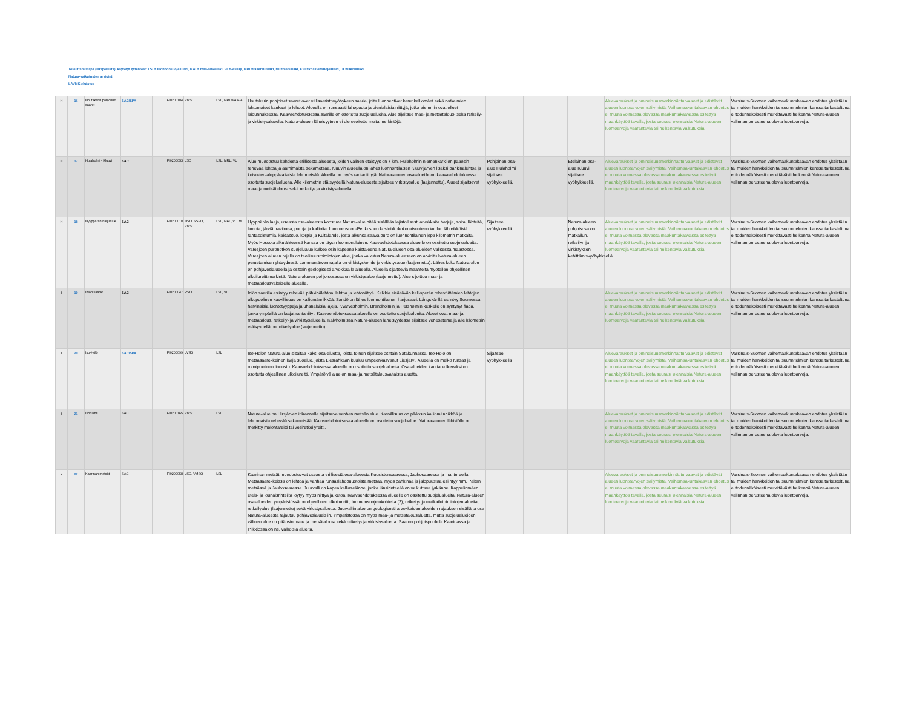Toteuttamistapa (lakiperusta), käytetyt lyhenteet: LSL= luonnonsuojelulaki, MAL= maa-aineslaki, VL=vesilaji, MRL=rakennuslaki, ML=metsälaki, KSL=koskiensuojelulaki, UL=ulkoilulaki
Natura-vaikutusten arviointi
LAVMK ehdotus
| H | 16 | Houtskarin pohjoiset saaret | SAC/SPA | FI0200104 | VMSO | LSL, MRL/KAAVA | Houtskarin pohjoiset saaret ovat välisaaristovyöhykeen saaria, joita luonnehtivat karut kalliomäet sekä notkelmien lehtomaiset kankaat ja lehdot. Alueella on runsaasti lahopuuta ja pienialaisia niittyjä, jotka aiemmin ovat olleet laidunnuksessa. Kaavaehdotuksessa saarille on osoitettu suojelualueita. Alue sijaitsee maa- ja metsätalous- sekä retkeily- ja virkistysalueella. Natura-alueen läheisyyteen ei ole osoitettu muita merkintöjä. | | | | Aluevaraukset ja ominaisuusmerkinnät turvaavat ja edistävät alueen luontoarvojen säilymistä. Vaihemaakuntakaavan ehdotus ei muuta voimassa olevassa maakuntakaavassa esitettyä maankäyttöä tavalla, josta seuraisi olennaisia Natura-alueen luontoarvoja vaarantavia tai heikentäviä vaikutuksia. | Varsinais-Suomen vaihemaakuntakaavan ehdotus yksistään tai muiden hankkeiden tai suunnitelmien kanssa tarkasteltuna ei todennäköisesti merkittävästi heikennä Natura-alueen valinnan perusteena olevia luontoarvoja. |
| H | 17 | Hulaholmi - Kluuvi | SAC | FI0200053 | LSO | LSL, MRL, VL | Alue muodostuu kahdesta erillisestä alueesta, joiden välinen etäisyys on 7 km. Hulaholmin niemenkärki on pääosin rehevää lehtoa ja aarnimaista sekametsää. Kluuvin alueella on lähes luonnontilaisen Kluuvijärven lisäksi pähkinälehtoa ja koivu-tervaleppävaltaista lehtimetsää. Alueilla on myös rantaniittyjä. Natura-alueen osa-alueille on kaava-ehdotuksessa osoitettu suojelualueita. Alle kilometrin etäisyydellä Natura-alueesta sijaitsee virkistysalue (laajennettu). Alueet sijaitsevat maa- ja metsätalous- sekä retkeily- ja virkistysalueella. | Pohjoinen osa-alue Hulaholmi sijaitsee vyöhykkeellä. | | Eteläinen osa-alue Kluuvi sijaitsee vyöhykkeellä. | Aluevaraukset ja ominaisuusmerkinnät turvaavat ja edistävät alueen luontoarvojen säilymistä. Vaihemaakuntakaavan ehdotus ei muuta voimassa olevassa maakuntakaavassa esitettyä maankäyttöä tavalla, josta seuraisi olennaisia Natura-alueen luontoarvoja vaarantavia tai heikentäviä vaikutuksia. | Varsinais-Suomen vaihemaakuntakaavan ehdotus yksistään tai muiden hankkeiden tai suunnitelmien kanssa tarkasteltuna ei todennäköisesti merkittävästi heikennä Natura-alueen valinnan perusteena olevia luontoarvoja. |
| H | 18 | Hyyppärän harjualue | SAC | FI0200010 | HSO, SSPO, VMSO | LSL, MAL, VL, ML | Hyyppärän laaja, useasta osa-alueesta koostuva Natura-alue pitää sisällään lajistollisesti arvokkaita harjuja, soita, lähteitä, lampia, järviä, raviineja, puroja ja kallioita. Lammensuon-Pehkusuon kosteikkokokonaisuuteen kuuluu lähteikköisiä rantasoistumia, keidassuo, korpia ja Kultalähde, josta alkunsa saava puro on luonnontilainen jopa kilometrin matkalta. Myös Hossoja alkulähteensä kanssa on täysin luonnontilainen. Kaavaehdotuksessa alueelle on osoitettu suojelualueita. Varesjoen puronotkon suojelualue kulkee osin kapeana kaistaleena Natura-alueen osa-alueiden välisessä maastossa. Varesjoen alueen rajalla on teollisuustoimintojen alue, jonka vaikutus Natura-alueeseen on arvioitu Natura-alueen perustamisen yhteydessä. Lammenjärven rajalla on virkistyskohde ja virkistysalue (laajennettu). Lähes koko Natura-alue on pohjavesialueella ja osittain geologisesti arvokkaalla alueella. Alueella sijaitsevia maanteitä myötäilee ohjeellinen ulkoilureittimerkintä. Natura-alueen pohjoisosassa on virkistysalue (laajennettu). Alue sijoittuu maa- ja metsätalousvaltaiselle alueelle. | Sijaitsee vyöhykkeellä | | Natura-alueen pohjoisosa on matkailun, retkeilyn ja virkistyksen kehittämisvyöhykkeellä. | Aluevaraukset ja ominaisuusmerkinnät turvaavat ja edistävät alueen luontoarvojen säilymistä. Vaihemaakuntakaavan ehdotus ei muuta voimassa olevassa maakuntakaavassa esitettyä maankäyttöä tavalla, josta seuraisi olennaisia Natura-alueen luontoarvoja vaarantavia tai heikentäviä vaikutuksia. | Varsinais-Suomen vaihemaakuntakaavan ehdotus yksistään tai muiden hankkeiden tai suunnitelmien kanssa tarkasteltuna ei todennäköisesti merkittävästi heikennä Natura-alueen valinnan perusteena olevia luontoarvoja. |
| I | 19 | Iniön saaret | SAC | FI0200047 | RSO | LSL, VL | Iniön saarilla esiintyy rehevää pähkinälehtoa, lehtoa ja lehtoniittyä. Kalkkia sisältävän kallioperän rehevöittämien lehtojen ulkopuolinen kasvillisuus on kalliomännikköä. Sandö on lähes luonnontilainen harjusaari. Långskärillä esiintyy Suomessa harvinaisia luontotyyppejä ja uhanalaisia lajeja. Kvärvesholmin, Brändholmin ja Persholmin keskelle on syntynyt flada, jonka ympärillä on laajat rantaniityt. Kaavaehdotuksessa alueelle on osoitettu suojelualueita. Alueet ovat maa- ja metsätalous, retkeily- ja virkistysalueella. Kalvholmissa Natura-alueen läheisyydessä sijaitsee venesatama ja alle kilometrin etäisyydellä on retkeilyalue (laajennettu). | | | | Aluevaraukset ja ominaisuusmerkinnät turvaavat ja edistävät alueen luontoarvojen säilymistä. Vaihemaakuntakaavan ehdotus ei muuta voimassa olevassa maakuntakaavassa esitettyä maankäyttöä tavalla, josta seuraisi olennaisia Natura-alueen luontoarvoja vaarantavia tai heikentäviä vaikutuksia. | Varsinais-Suomen vaihemaakuntakaavan ehdotus yksistään tai muiden hankkeiden tai suunnitelmien kanssa tarkasteltuna ei todennäköisesti merkittävästi heikennä Natura-alueen valinnan perusteena olevia luontoarvoja. |
| I | 20 | Iso-Hölö | SAC/SPA | FI0200099 | LVSO | LSL | Iso-Hölön Natura-alue sisältää kaksi osa-aluetta, joista toinen sijaitsee osittain Satakunnassa. Iso-Hölö on metsäsaarekkeinen laaja suoalue, joista Liesrahkaan kuuluu umpeenkasvanut Liesjärvi. Alueella on melko runsas ja monipuolinen linnusto. Kaavaehdotuksessa alueelle on osoitettu suojelualueita. Osa-alueiden kautta kulkevaksi on osoitettu ohjeellinen ulkoilureitti. Ympäröivä alue on maa- ja metsätalousvaltaista aluetta. | Sijaitsee vyöhykkeellä | | | Aluevaraukset ja ominaisuusmerkinnät turvaavat ja edistävät alueen luontoarvojen säilymistä. Vaihemaakuntakaavan ehdotus ei muuta voimassa olevassa maakuntakaavassa esitettyä maankäyttöä tavalla, josta seuraisi olennaisia Natura-alueen luontoarvoja vaarantavia tai heikentäviä vaikutuksia. | Varsinais-Suomen vaihemaakuntakaavan ehdotus yksistään tai muiden hankkeiden tai suunnitelmien kanssa tarkasteltuna ei todennäköisesti merkittävästi heikennä Natura-alueen valinnan perusteena olevia luontoarvoja. |
| I | 21 | Isoniemi | SAC | FI0200165 | VMSO | LSL | Natura-alue on Hirsjärven itärannalla sijaitseva vanhan metsän alue. Kasvillisuus on pääosin kalliomännikköä ja lehtomaista rehevää sekametsää. Kaavaehdotuksessa alueelle on osoitettu suojelualue. Natura-alueen lähistölle on merkitty melontareitti tai vesiretkeilyreitti. | | | | Aluevaraukset ja ominaisuusmerkinnät turvaavat ja edistävät alueen luontoarvojen säilymistä. Vaihemaakuntakaavan ehdotus ei muuta voimassa olevassa maakuntakaavassa esitettyä maankäyttöä tavalla, josta seuraisi olennaisia Natura-alueen luontoarvoja vaarantavia tai heikentäviä vaikutuksia. | Varsinais-Suomen vaihemaakuntakaavan ehdotus yksistään tai muiden hankkeiden tai suunnitelmien kanssa tarkasteltuna ei todennäköisesti merkittävästi heikennä Natura-alueen valinnan perusteena olevia luontoarvoja. |
| K | 22 | Kaarinan metsät | SAC | FI0200058 | LSO, VMSO | LSL | Kaarinan metsät muodostuvvat useasta erillisestä osa-alueesta Kuusistonsaaressa, Jauhosaaressa ja mantereella. Metsäsaarekkeissa on lehtoa ja vanhaa runsaslahopuustoista metsää, myös pähkinää ja jalopuustoa esiintyy mm. Paltan metsässä ja Jauhosaaressa. Juurvalli on kapea kallioselänne, jonka länsirinteellä on vaikuttava jyrkänne. Kappelinmäen etelä- ja lounaisrinteiltä löytyy myös niittyä ja ketoa. Kaavaehdotuksessa alueelle on osoitettu suojelualueita. Natura-alueen osa-alueiden ympäristössä on ohjeellinen ulkoilureitti, luonnonsuojelukohteita (2), retkeily- ja matkailutoimintojen alueita, retkeilyalue (laajennettu) sekä virkistysaluetta. Juurvallin alue on geologisesti arvokkaiden alueiden rajauksen sisällä ja osa Natura-alueesta rajautuu pohjavesialueisiin. Ympäristössä on myös maa- ja metsätalousaluetta, mutta suojelualueiden välinen alue on pääosin maa- ja metsätalous- sekä retkeily- ja virkistysaluetta. Saaren pohjoispuolella Kaarinassa ja Piikkiössä on ns. valkoisia alueita. | | | | Aluevaraukset ja ominaisuusmerkinnät turvaavat ja edistävät alueen luontoarvojen säilymistä. Vaihemaakuntakaavan ehdotus ei muuta voimassa olevassa maakuntakaavassa esitettyä maankäyttöä tavalla, josta seuraisi olennaisia Natura-alueen luontoarvoja vaarantavia tai heikentäviä vaikutuksia. | Varsinais-Suomen vaihemaakuntakaavan ehdotus yksistään tai muiden hankkeiden tai suunnitelmien kanssa tarkasteltuna ei todennäköisesti merkittävästi heikennä Natura-alueen valinnan perusteena olevia luontoarvoja. |